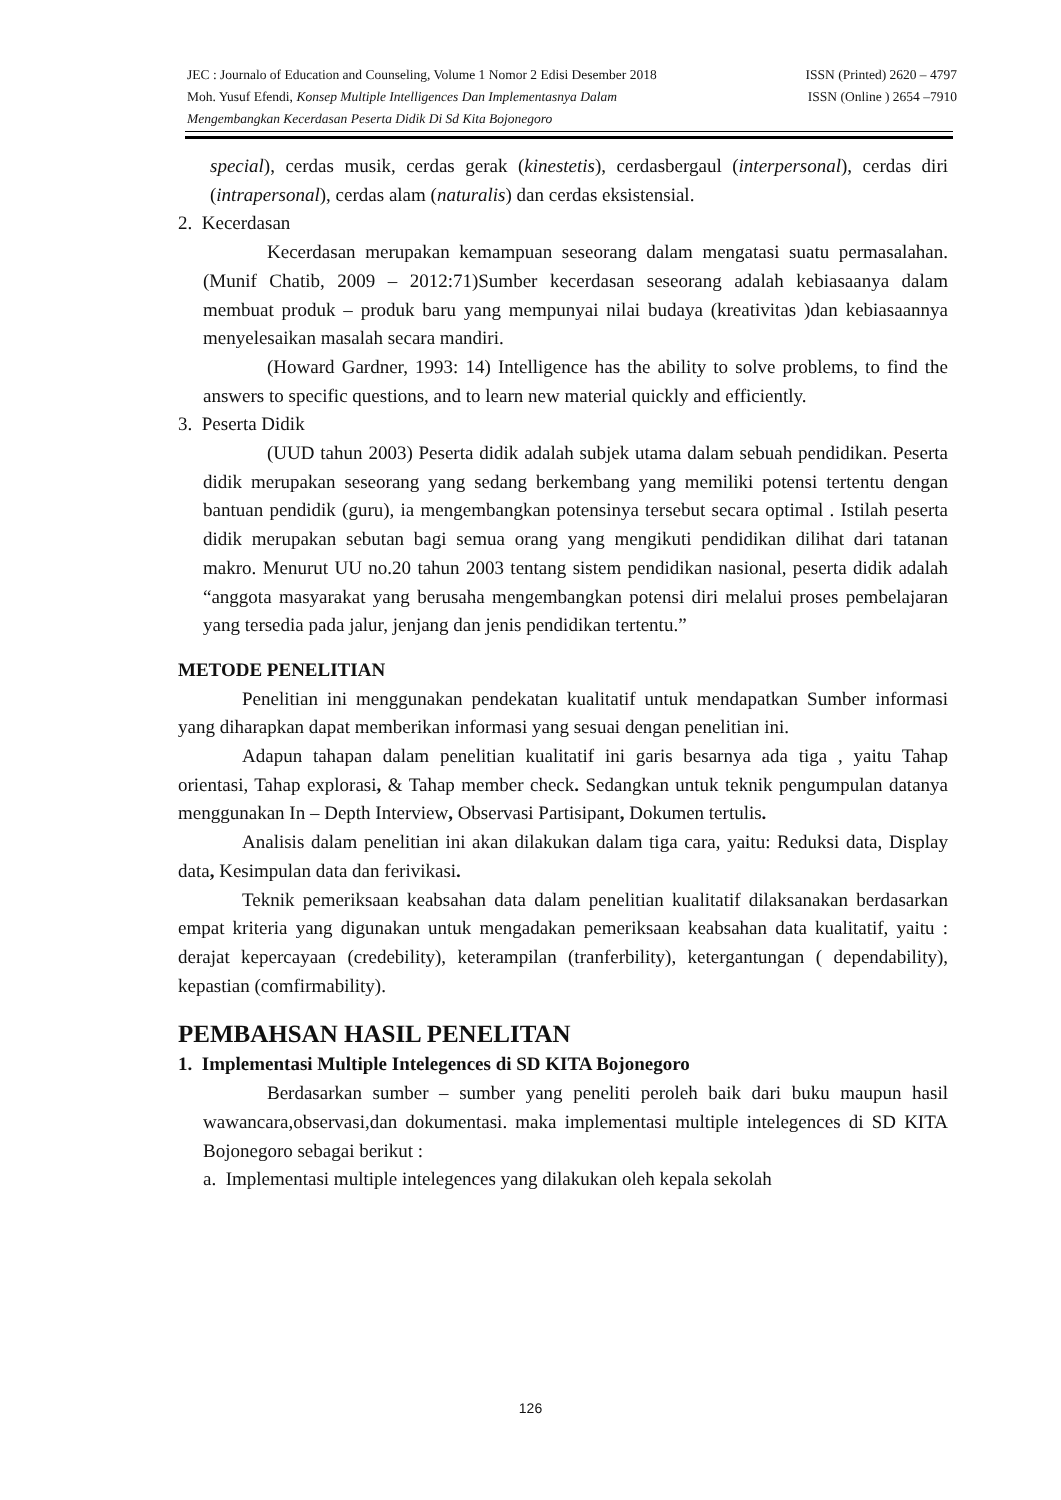JEC : Journalo of Education and Counseling, Volume 1 Nomor 2 Edisi Desember 2018 ISSN (Printed) 2620 – 4797
Moh. Yusuf Efendi, Konsep Multiple Intelligences Dan Implementasnya Dalam ISSN (Online ) 2654 –7910
Mengembangkan Kecerdasan Peserta Didik Di Sd Kita Bojonegoro
special), cerdas musik, cerdas gerak (kinestetis), cerdasbergaul (interpersonal), cerdas diri (intrapersonal), cerdas alam (naturalis) dan cerdas eksistensial.
2. Kecerdasan
Kecerdasan merupakan kemampuan seseorang dalam mengatasi suatu permasalahan. (Munif Chatib, 2009 – 2012:71)Sumber kecerdasan seseorang adalah kebiasaanya dalam membuat produk – produk baru yang mempunyai nilai budaya (kreativitas )dan kebiasaannya menyelesaikan masalah secara mandiri.
(Howard Gardner, 1993: 14) Intelligence has the ability to solve problems, to find the answers to specific questions, and to learn new material quickly and efficiently.
3. Peserta Didik
(UUD tahun 2003) Peserta didik adalah subjek utama dalam sebuah pendidikan. Peserta didik merupakan seseorang yang sedang berkembang yang memiliki potensi tertentu dengan bantuan pendidik (guru), ia mengembangkan potensinya tersebut secara optimal . Istilah peserta didik merupakan sebutan bagi semua orang yang mengikuti pendidikan dilihat dari tatanan makro. Menurut UU no.20 tahun 2003 tentang sistem pendidikan nasional, peserta didik adalah “anggota masyarakat yang berusaha mengembangkan potensi diri melalui proses pembelajaran yang tersedia pada jalur, jenjang dan jenis pendidikan tertentu.”
METODE PENELITIAN
Penelitian ini menggunakan pendekatan kualitatif untuk mendapatkan Sumber informasi yang diharapkan dapat memberikan informasi yang sesuai dengan penelitian ini.
Adapun tahapan dalam penelitian kualitatif ini garis besarnya ada tiga , yaitu Tahap orientasi, Tahap explorasi, & Tahap member check. Sedangkan untuk teknik pengumpulan datanya menggunakan In – Depth Interview, Observasi Partisipant, Dokumen tertulis.
Analisis dalam penelitian ini akan dilakukan dalam tiga cara, yaitu: Reduksi data, Display data, Kesimpulan data dan ferivikasi.
Teknik pemeriksaan keabsahan data dalam penelitian kualitatif dilaksanakan berdasarkan empat kriteria yang digunakan untuk mengadakan pemeriksaan keabsahan data kualitatif, yaitu : derajat kepercayaan (credebility), keterampilan (tranferbility), ketergantungan ( dependability), kepastian (comfirmability).
PEMBAHSAN HASIL PENELITAN
1. Implementasi Multiple Intelegences di SD KITA Bojonegoro
Berdasarkan sumber – sumber yang peneliti peroleh baik dari buku maupun hasil wawancara,observasi,dan dokumentasi. maka implementasi multiple intelegences di SD KITA Bojonegoro sebagai berikut :
a. Implementasi multiple intelegences yang dilakukan oleh kepala sekolah
126